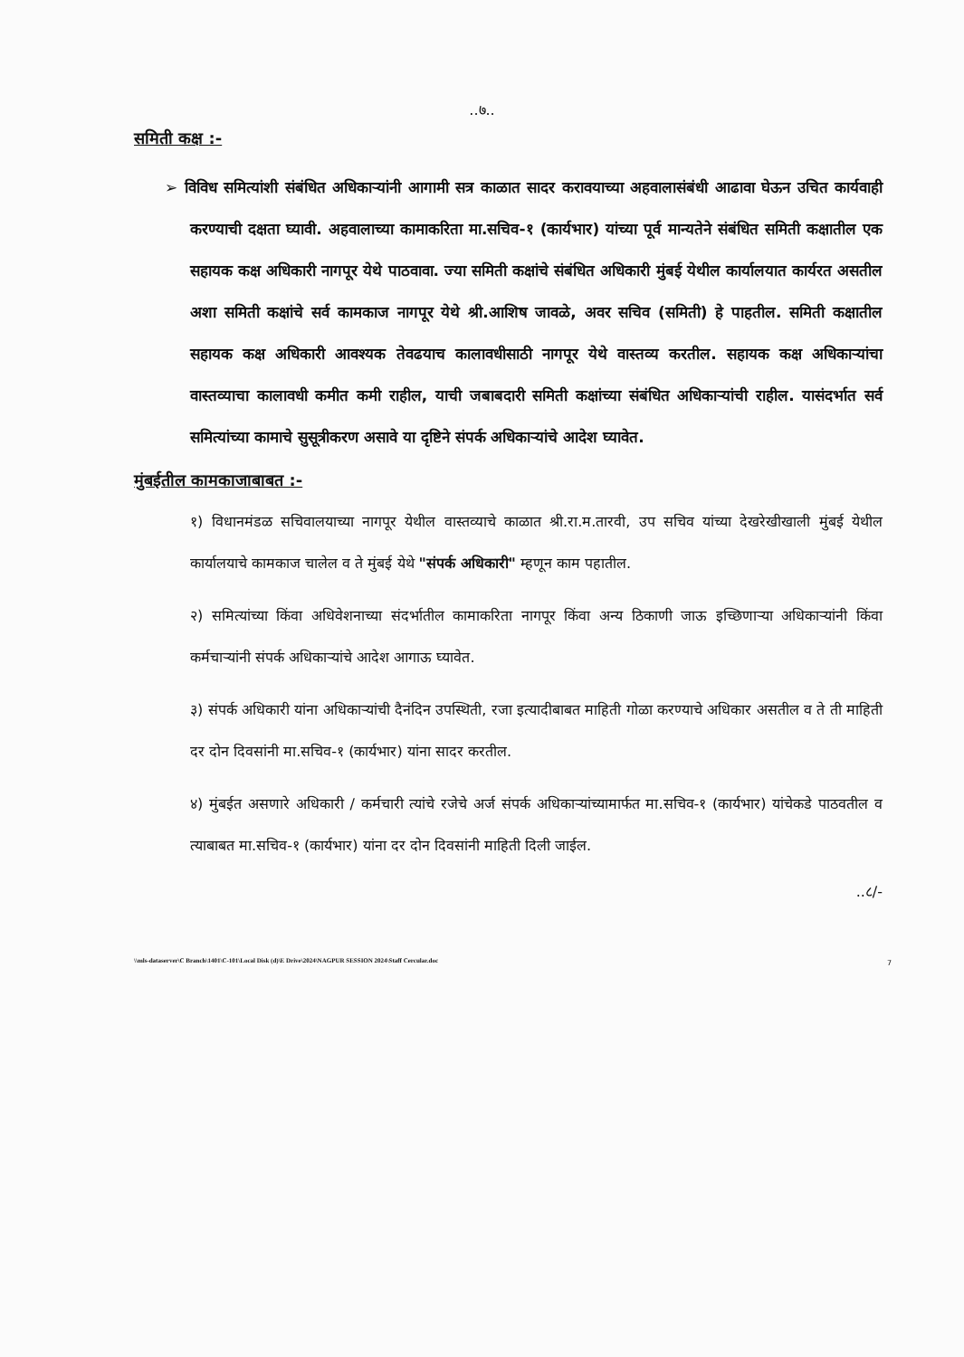..७..
समिती कक्ष :-
➢ विविध समित्यांशी संबंधित अधिकाऱ्यांनी आगामी सत्र काळात सादर करावयाच्या अहवालासंबंधी आढावा घेऊन उचित कार्यवाही करण्याची दक्षता घ्यावी. अहवालाच्या कामाकरिता मा.सचिव-१ (कार्यभार) यांच्या पूर्व मान्यतेने संबंधित समिती कक्षातील एक सहायक कक्ष अधिकारी नागपूर येथे पाठवावा. ज्या समिती कक्षांचे संबंधित अधिकारी मुंबई येथील कार्यालयात कार्यरत असतील अशा समिती कक्षांचे सर्व कामकाज नागपूर येथे श्री.आशिष जावळे, अवर सचिव (समिती) हे पाहतील. समिती कक्षातील सहायक कक्ष अधिकारी आवश्यक तेवढयाच कालावधीसाठी नागपूर येथे वास्तव्य करतील. सहायक कक्ष अधिकाऱ्यांचा वास्तव्याचा कालावधी कमीत कमी राहील, याची जबाबदारी समिती कक्षांच्या संबंधित अधिकाऱ्यांची राहील. यासंदर्भात सर्व समित्यांच्या कामाचे सुसूत्रीकरण असावे या दृष्टिने संपर्क अधिकाऱ्यांचे आदेश घ्यावेत.
मुंबईतील कामकाजाबाबत :-
१) विधानमंडळ सचिवालयाच्या नागपूर येथील वास्तव्याचे काळात श्री.रा.म.तारवी, उप सचिव यांच्या देखरेखीखाली मुंबई येथील कार्यालयाचे कामकाज चालेल व ते मुंबई येथे "संपर्क अधिकारी" म्हणून काम पहातील.
२) समित्यांच्या किंवा अधिवेशनाच्या संदर्भातील कामाकरिता नागपूर किंवा अन्य ठिकाणी जाऊ इच्छिणाऱ्या अधिकाऱ्यांनी किंवा कर्मचाऱ्यांनी संपर्क अधिकाऱ्यांचे आदेश आगाऊ घ्यावेत.
३) संपर्क अधिकारी यांना अधिकाऱ्यांची दैनंदिन उपस्थिती, रजा इत्यादीबाबत माहिती गोळा करण्याचे अधिकार असतील व ते ती माहिती दर दोन दिवसांनी मा.सचिव-१ (कार्यभार) यांना सादर करतील.
४) मुंबईत असणारे अधिकारी / कर्मचारी त्यांचे रजेचे अर्ज संपर्क अधिकाऱ्यांच्यामार्फत मा.सचिव-१ (कार्यभार) यांचेकडे पाठवतील व त्याबाबत मा.सचिव-१ (कार्यभार) यांना दर दोन दिवसांनी माहिती दिली जाईल.
..८/-
\\mls-dataserver\C Branch\1401\C-101\Local Disk (d)\E Drive\2024\NAGPUR SESSION 2024\Staff Cercular.doc
7